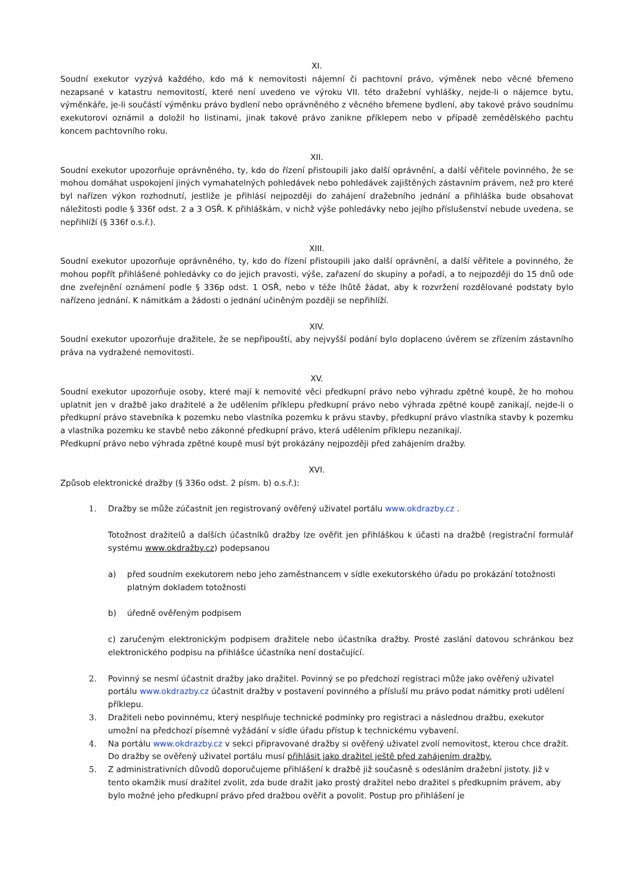XI.
Soudní exekutor vyzývá každého, kdo má k nemovitosti nájemní či pachtovní právo, výměnek nebo věcné břemeno nezapsané v katastru nemovitostí, které není uvedeno ve výroku VII. této dražební vyhlášky, nejde-li o nájemce bytu, výměnkáře, je-li součástí výměnku právo bydlení nebo oprávněného z věcného břemene bydlení, aby takové právo soudnímu exekutorovi oznámil a doložil ho listinami, jinak takové právo zanikne příklepem nebo v případě zemědělského pachtu koncem pachtovního roku.
XII.
Soudní exekutor upozorňuje oprávněného, ty, kdo do řízení přistoupili jako další oprávnění, a další věřitele povinného, že se mohou domáhat uspokojení jiných vymahatelných pohledávek nebo pohledávek zajištěných zástavním právem, než pro které byl nařízen výkon rozhodnutí, jestliže je přihlásí nejpozději do zahájení dražebního jednání a přihláška bude obsahovat náležitosti podle § 336f odst. 2 a 3 OSŘ. K přihláškám, v nichž výše pohledávky nebo jejího příslušenství nebude uvedena, se nepřihlíží (§ 336f o.s.ř.).
XIII.
Soudní exekutor upozorňuje oprávněného, ty, kdo do řízení přistoupili jako další oprávnění, a další věřitele a povinného, že mohou popřít přihlášené pohledávky co do jejich pravosti, výše, zařazení do skupiny a pořadí, a to nejpozději do 15 dnů ode dne zveřejnění oznámení podle § 336p odst. 1 OSŘ, nebo v téže lhůtě žádat, aby k rozvržení rozdělované podstaty bylo nařízeno jednání. K námitkám a žádosti o jednání učiněným později se nepřihlíží.
XIV.
Soudní exekutor upozorňuje dražitele, že se nepřipouští, aby nejvyšší podání bylo doplaceno úvěrem se zřízením zástavního práva na vydražené nemovitosti.
XV.
Soudní exekutor upozorňuje osoby, které mají k nemovité věci předkupní právo nebo výhradu zpětné koupě, že ho mohou uplatnit jen v dražbě jako dražitelé a že udělením příklepu předkupní právo nebo výhrada zpětné koupě zanikají, nejde-li o předkupní právo stavebníka k pozemku nebo vlastníka pozemku k právu stavby, předkupní právo vlastníka stavby k pozemku a vlastníka pozemku ke stavbě nebo zákonné předkupní právo, která udělením příklepu nezanikají.
Předkupní právo nebo výhrada zpětné koupě musí být prokázány nejpozději před zahájením dražby.
XVI.
Způsob elektronické dražby (§ 336o odst. 2 písm. b) o.s.ř.):
1. Dražby se může zúčastnit jen registrovaný ověřený uživatel portálu www.okdrazby.cz .
Totožnost dražitelů a dalších účastníků dražby lze ověřit jen přihláškou k účasti na dražbě (registrační formulář systému www.okdražby.cz) podepsanou
a) před soudním exekutorem nebo jeho zaměstnancem v sídle exekutorského úřadu po prokázání totožnosti platným dokladem totožnosti
b) úředně ověřeným podpisem
c) zaručeným elektronickým podpisem dražitele nebo účastníka dražby. Prosté zaslání datovou schránkou bez elektronického podpisu na přihlášce účastníka není dostačující.
2. Povinný se nesmí účastnit dražby jako dražitel. Povinný se po předchozí registraci může jako ověřený uživatel portálu www.okdrazby.cz účastnit dražby v postavení povinného a přísluší mu právo podat námitky proti udělení příklepu.
3. Dražiteli nebo povinnému, který nesplňuje technické podmínky pro registraci a následnou dražbu, exekutor umožní na předchozí písemné vyžádání v sídle úřadu přístup k technickému vybavení.
4. Na portálu www.okdrazby.cz v sekci připravované dražby si ověřený uživatel zvolí nemovitost, kterou chce dražit. Do dražby se ověřený uživatel portálu musí přihlásit jako dražitel ještě před zahájením dražby.
5. Z administrativních důvodů doporučujeme přihlášení k dražbě již současně s odesláním dražební jistoty. Již v tento okamžik musí dražitel zvolit, zda bude dražit jako prostý dražitel nebo dražitel s předkupním právem, aby bylo možné jeho předkupní právo před dražbou ověřit a povolit. Postup pro přihlášení je